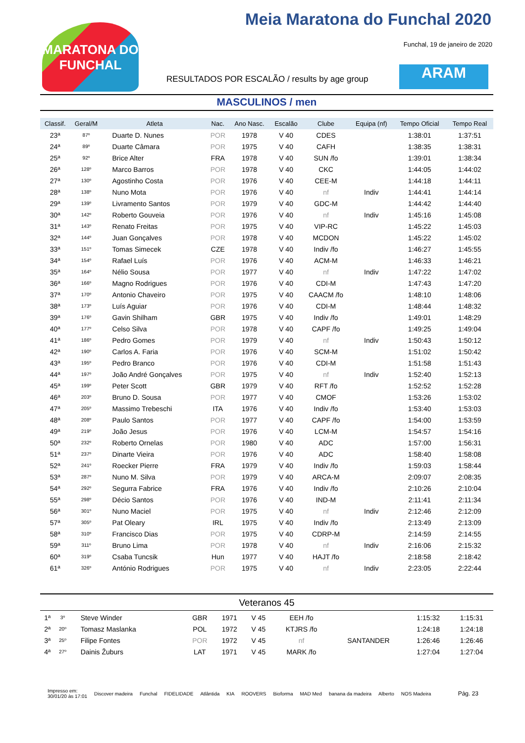MARATONA DO FUNCHAL
Meia Maratona do Funchal 2020
Funchal, 19 de janeiro de 2020
RESULTADOS POR ESCALÃO / results by age group
ARAM
MASCULINOS / men
| Classif. | Geral/M | Atleta | Nac. | Ano Nasc. | Escalão | Clube | Equipa (nf) | Tempo Oficial | Tempo Real |
| --- | --- | --- | --- | --- | --- | --- | --- | --- | --- |
| 23ª | 87º | Duarte D. Nunes | POR | 1978 | V 40 | CDES | | 1:38:01 | 1:37:51 |
| 24ª | 89º | Duarte Câmara | POR | 1975 | V 40 | CAFH | | 1:38:35 | 1:38:31 |
| 25ª | 92º | Brice Alter | FRA | 1978 | V 40 | SUN /fo | | 1:39:01 | 1:38:34 |
| 26ª | 128º | Marco Barros | POR | 1978 | V 40 | CKC | | 1:44:05 | 1:44:02 |
| 27ª | 130º | Agostinho Costa | POR | 1976 | V 40 | CEE-M | | 1:44:18 | 1:44:11 |
| 28ª | 138º | Nuno Mota | POR | 1976 | V 40 | nf | Indiv | 1:44:41 | 1:44:14 |
| 29ª | 139º | Livramento Santos | POR | 1979 | V 40 | GDC-M | | 1:44:42 | 1:44:40 |
| 30ª | 142º | Roberto Gouveia | POR | 1976 | V 40 | nf | Indiv | 1:45:16 | 1:45:08 |
| 31ª | 143º | Renato Freitas | POR | 1975 | V 40 | VIP-RC | | 1:45:22 | 1:45:03 |
| 32ª | 144º | Juan Gonçalves | POR | 1978 | V 40 | MCDON | | 1:45:22 | 1:45:02 |
| 33ª | 151º | Tomas Simecek | CZE | 1978 | V 40 | Indiv /fo | | 1:46:27 | 1:45:55 |
| 34ª | 154º | Rafael Luís | POR | 1976 | V 40 | ACM-M | | 1:46:33 | 1:46:21 |
| 35ª | 164º | Nélio Sousa | POR | 1977 | V 40 | nf | Indiv | 1:47:22 | 1:47:02 |
| 36ª | 166º | Magno Rodrigues | POR | 1976 | V 40 | CDI-M | | 1:47:43 | 1:47:20 |
| 37ª | 170º | Antonio Chaveiro | POR | 1975 | V 40 | CAACM /fo | | 1:48:10 | 1:48:06 |
| 38ª | 173º | Luís Aguiar | POR | 1976 | V 40 | CDI-M | | 1:48:44 | 1:48:32 |
| 39ª | 176º | Gavin Shilham | GBR | 1975 | V 40 | Indiv /fo | | 1:49:01 | 1:48:29 |
| 40ª | 177º | Celso Silva | POR | 1978 | V 40 | CAPF /fo | | 1:49:25 | 1:49:04 |
| 41ª | 186º | Pedro Gomes | POR | 1979 | V 40 | nf | Indiv | 1:50:43 | 1:50:12 |
| 42ª | 190º | Carlos A. Faria | POR | 1976 | V 40 | SCM-M | | 1:51:02 | 1:50:42 |
| 43ª | 195º | Pedro Branco | POR | 1976 | V 40 | CDI-M | | 1:51:58 | 1:51:43 |
| 44ª | 197º | João André Gonçalves | POR | 1975 | V 40 | nf | Indiv | 1:52:40 | 1:52:13 |
| 45ª | 199º | Peter Scott | GBR | 1979 | V 40 | RFT /fo | | 1:52:52 | 1:52:28 |
| 46ª | 203º | Bruno D. Sousa | POR | 1977 | V 40 | CMOF | | 1:53:26 | 1:53:02 |
| 47ª | 205º | Massimo Trebeschi | ITA | 1976 | V 40 | Indiv /fo | | 1:53:40 | 1:53:03 |
| 48ª | 208º | Paulo Santos | POR | 1977 | V 40 | CAPF /fo | | 1:54:00 | 1:53:59 |
| 49ª | 219º | João Jesus | POR | 1976 | V 40 | LCM-M | | 1:54:57 | 1:54:16 |
| 50ª | 232º | Roberto Ornelas | POR | 1980 | V 40 | ADC | | 1:57:00 | 1:56:31 |
| 51ª | 237º | Dinarte Vieira | POR | 1976 | V 40 | ADC | | 1:58:40 | 1:58:08 |
| 52ª | 241º | Roecker Pierre | FRA | 1979 | V 40 | Indiv /fo | | 1:59:03 | 1:58:44 |
| 53ª | 287º | Nuno M. Silva | POR | 1979 | V 40 | ARCA-M | | 2:09:07 | 2:08:35 |
| 54ª | 292º | Segurra Fabrice | FRA | 1976 | V 40 | Indiv /fo | | 2:10:26 | 2:10:04 |
| 55ª | 298º | Décio Santos | POR | 1976 | V 40 | IND-M | | 2:11:41 | 2:11:34 |
| 56ª | 301º | Nuno Maciel | POR | 1975 | V 40 | nf | Indiv | 2:12:46 | 2:12:09 |
| 57ª | 305º | Pat Oleary | IRL | 1975 | V 40 | Indiv /fo | | 2:13:49 | 2:13:09 |
| 58ª | 310º | Francisco Dias | POR | 1975 | V 40 | CDRP-M | | 2:14:59 | 2:14:55 |
| 59ª | 311º | Bruno Lima | POR | 1978 | V 40 | nf | Indiv | 2:16:06 | 2:15:32 |
| 60ª | 319º | Csaba Tuncsik | Hun | 1977 | V 40 | HAJT /fo | | 2:18:58 | 2:18:42 |
| 61ª | 326º | António Rodrigues | POR | 1975 | V 40 | nf | Indiv | 2:23:05 | 2:22:44 |
Veteranos 45
| 1ª | 3º | Steve Winder | GBR | 1971 | V 45 | EEH /fo | | 1:15:32 | 1:15:31 |
| 2ª | 20º | Tomasz Maslanka | POL | 1972 | V 45 | KTJRS /fo | | 1:24:18 | 1:24:18 |
| 3ª | 25º | Filipe Fontes | POR | 1972 | V 45 | nf | SANTANDER | 1:26:46 | 1:26:46 |
| 4ª | 27º | Dainis Žuburs | LAT | 1971 | V 45 | MARK /fo | | 1:27:04 | 1:27:04 |
Impresso em:
30/01/20 às 17:01 Discover madeira Funchal FIDELIDADE Atlântida KIA ROOVERS Bioforma MAD Med banana da madeira Alberto NOS Madeira Pág. 23